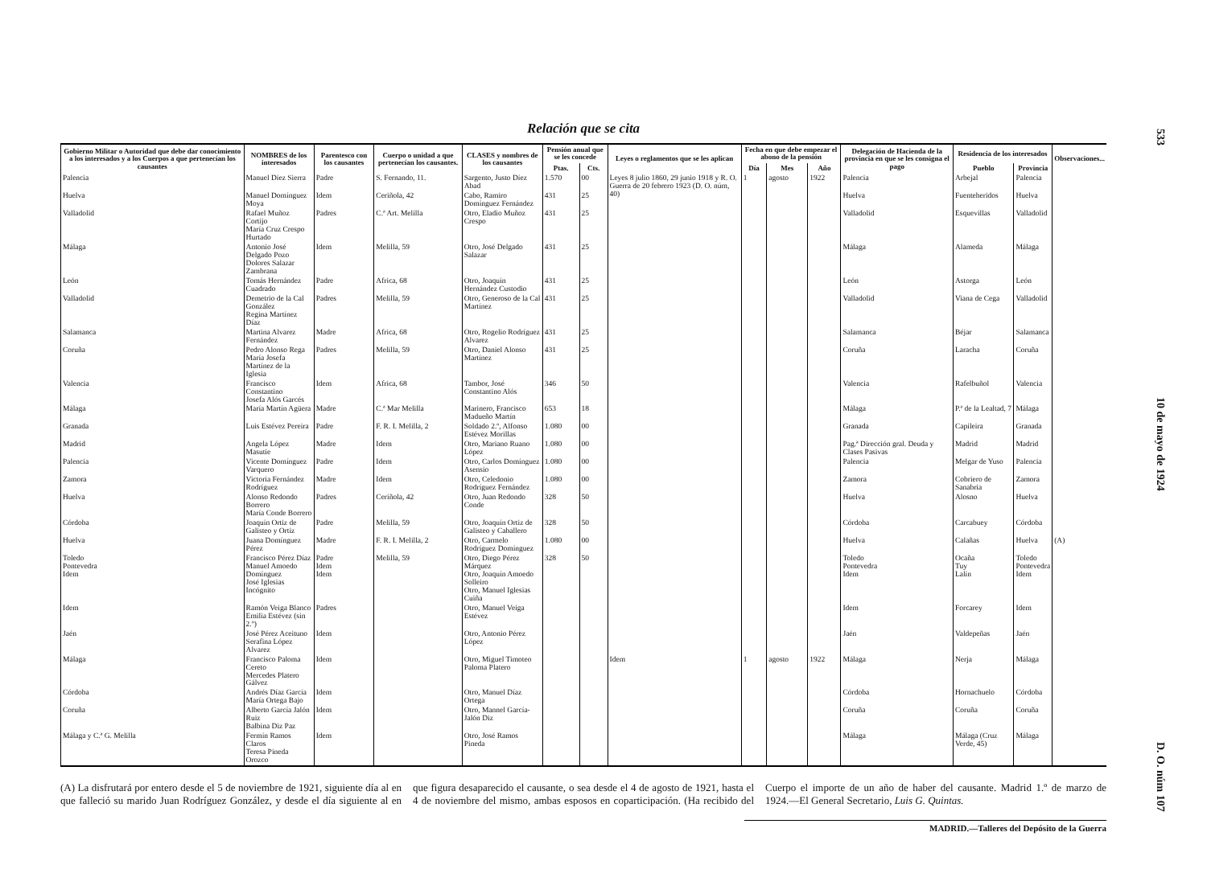533 10 de mayo de 1924 D. O. núm 107
Relación que se cita
| Gobierno Militar o Autoridad que debe dar conocimiento a los interesados y a los Cuerpos a que pertenecían los causantes | NOMBRES de los interesados | Parentesco con los causantes | Cuerpo o unidad a que pertenecían los causantes. | CLASES y nombres de los causantes | Pensión anual que se les concede | | Leyes o reglamentos que se les aplican | Fecha en que debe empezar el abono de la pensión | | | Delegación de Hacienda de la provincia en que se les consigna el pago | Residencia de los interesados | | Observaciones... |
| --- | --- | --- | --- | --- | --- | --- | --- | --- | --- | --- | --- | --- | --- | --- |
| | | | | | Ptas. | Cts. | | Día | Mes | Año | | Pueblo | Provincia | |
| Palencia | Manuel Díez Sierra | Padre | S. Fernando, 11. | Sargento, Justo Díez Abad | 1.570 | 00 | Leyes 8 julio 1860, 29 junio 1918 y R. O. Guerra de 20 febrero 1923 (D. O. núm, 40) | 1 | agosto | 1922 | Palencia | Arbejal | Palencia | |
| Huelva | Manuel Domínguez Moya | Idem | Ceriñola, 42 | Cabo, Ramiro Domínguez Fernández | 431 | 25 | | | | | Huelva | Fuenteheridos | Huelva | |
| Valladolid | Rafael Muñoz Cortijo María Cruz Crespo Hurtado | Padres | C.ª Art. Melilla | Otro, Eladio Muñoz Crespo | 431 | 25 | | | | | Valladolid | Esquevillas | Valladolid | |
| Málaga | Antonio José Delgado Pozo Dolores Salazar Zambrana | Idem | Melilla, 59 | Otro, José Delgado Salazar | 431 | 25 | | | | | Málaga | Alameda | Málaga | |
| León | Tomás Hernández Cuadrado | Padre | Africa, 68 | Otro, Joaquín Hernández Custodio | 431 | 25 | | | | | León | Astorga | León | |
| Valladolid | Demetrio de la Cal González Regina Martínez Díaz | Padres | Melilla, 59 | Otro, Generoso de la Cal Martínez | 431 | 25 | | | | | Valladolid | Viana de Cega | Valladolid | |
| Salamanca | Martina Alvarez Fernández | Madre | Africa, 68 | Otro, Rogelio Rodríguez Alvarez | 431 | 25 | | | | | Salamanca | Béjar | Salamanca | |
| Coruña | Pedro Alonso Rega María Josefa Martínez de la Iglesia | Padres | Melilla, 59 | Otro, Daniel Alonso Martínez | 431 | 25 | | | | | Coruña | Laracha | Coruña | |
| Valencia | Francisco Constantino Josefa Alós Garcés | Idem | Africa, 68 | Tambor, José Constantino Alós | 346 | 50 | | | | | Valencia | Rafelbuñol | Valencia | |
| Málaga | María Martín Agüera | Madre | C.ª Mar Melilla | Marinero, Francisco Madueño Martín | 653 | 18 | | | | | Málaga | P.ª de la Lealtad, 7 | Málaga | |
| Granada | Luis Estévez Pereira | Padre | F. R. I. Melilla, 2 | Soldado 2.º, Alfonso Estévez Morillas | 1.080 | 00 | | | | | Granada | Capileira | Granada | |
| Madrid | Angela López Masutie | Madre | Idem | Otro, Mariano Ruano López | 1.080 | 00 | | | | | Pag.ª Dirección gral. Deuda y Clases Pasivas | Madrid | Madrid | |
| Palencia | Vicente Domínguez Varquero | Padre | Idem | Otro, Carlos Domínguez Asensio | 1.080 | 00 | | | | | Palencia | Melgar de Yuso | Palencia | |
| Zamora | Victoria Fernández Rodríguez | Madre | Idem | Otro, Celedonio Rodríguez Fernández | 1.080 | 00 | | | | | Zamora | Cobriero de Sanabria | Zamora | |
| Huelva | Alonso Redondo Borrero María Conde Borrero | Padres | Ceriñola, 42 | Otro, Juan Redondo Conde | 328 | 50 | | | | | Huelva | Alosno | Huelva | |
| Córdoba | Joaquín Ortiz de Galisteo y Ortiz | Padre | Melilla, 59 | Otro, Joaquín Ortiz de Galisteo y Caballero | 328 | 50 | | | | | Córdoba | Carcabuey | Córdoba | |
| Huelva | Juana Domínguez Pérez | Madre | F. R. I. Melilla, 2 | Otro, Carmelo Rodríguez Domínguez | 1.080 | 00 | | | | | Huelva | Calañas | Huelva | (A) |
| Toledo Pontevedra Idem | Francisco Pérez Díaz Manuel Amoedo Domínguez José Iglesias Incógnito | Padre Idem Idem | Melilla, 59 | Otro, Diego Pérez Márquez Otro, Joaquín Amoedo Solleiro Otro, Manuel Iglesias Cuiña | 328 | 50 | | | | | Toledo Pontevedra Idem | Ocaña Tuy Lalín | Toledo Pontevedra Idem | |
| Idem | Ramón Veiga Blanco Emilia Estévez (sin 2.º) | Padres | | Otro, Manuel Veiga Estévez | | | | | | | Idem | Forcarey | Idem | |
| Jaén | José Pérez Aceituno Serafina López Alvarez | Idem | | Otro, Antonio Pérez López | | | | | | | Jaén | Valdepeñas | Jaén | |
| Málaga | Francisco Paloma Cereto Mercedes Platero Gálvez | Idem | | Otro, Miguel Timoteo Paloma Platero | | | Idem | 1 | agosto | 1922 | Málaga | Nerja | Málaga | |
| Córdoba | Andrés Díaz García María Ortega Bajo | Idem | | Otro, Manuel Díaz Ortega | | | | | | | Córdoba | Hornachuelo | Córdoba | |
| Coruña | Alberto García Jalón Ruiz Balbina Diz Paz | Idem | | Otro, Mannel García-Jalón Diz | | | | | | | Coruña | Coruña | Coruña | |
| Málaga y C.ª G. Melilla | Fermín Ramos Claros Teresa Pineda Orozco | Idem | | Otro, José Ramos Pineda | | | | | | | Málaga | Málaga (Cruz Verde, 45) | Málaga | |
(A) La disfrutará por entero desde el 5 de noviembre de 1921, siguiente día al en que falleció su marido Juan Rodríguez González, y desde el día siguiente al en que figura desaparecido el causante, o sea desde el 4 de agosto de 1921, hasta el 4 de noviembre del mismo, ambas esposos en coparticipación. (Ha recibido del Cuerpo el importe de un año de haber del causante. Madrid 1.º de marzo de 1924.—El General Secretario, Luis G. Quintas.
MADRID.—Talleres del Depósito de la Guerra